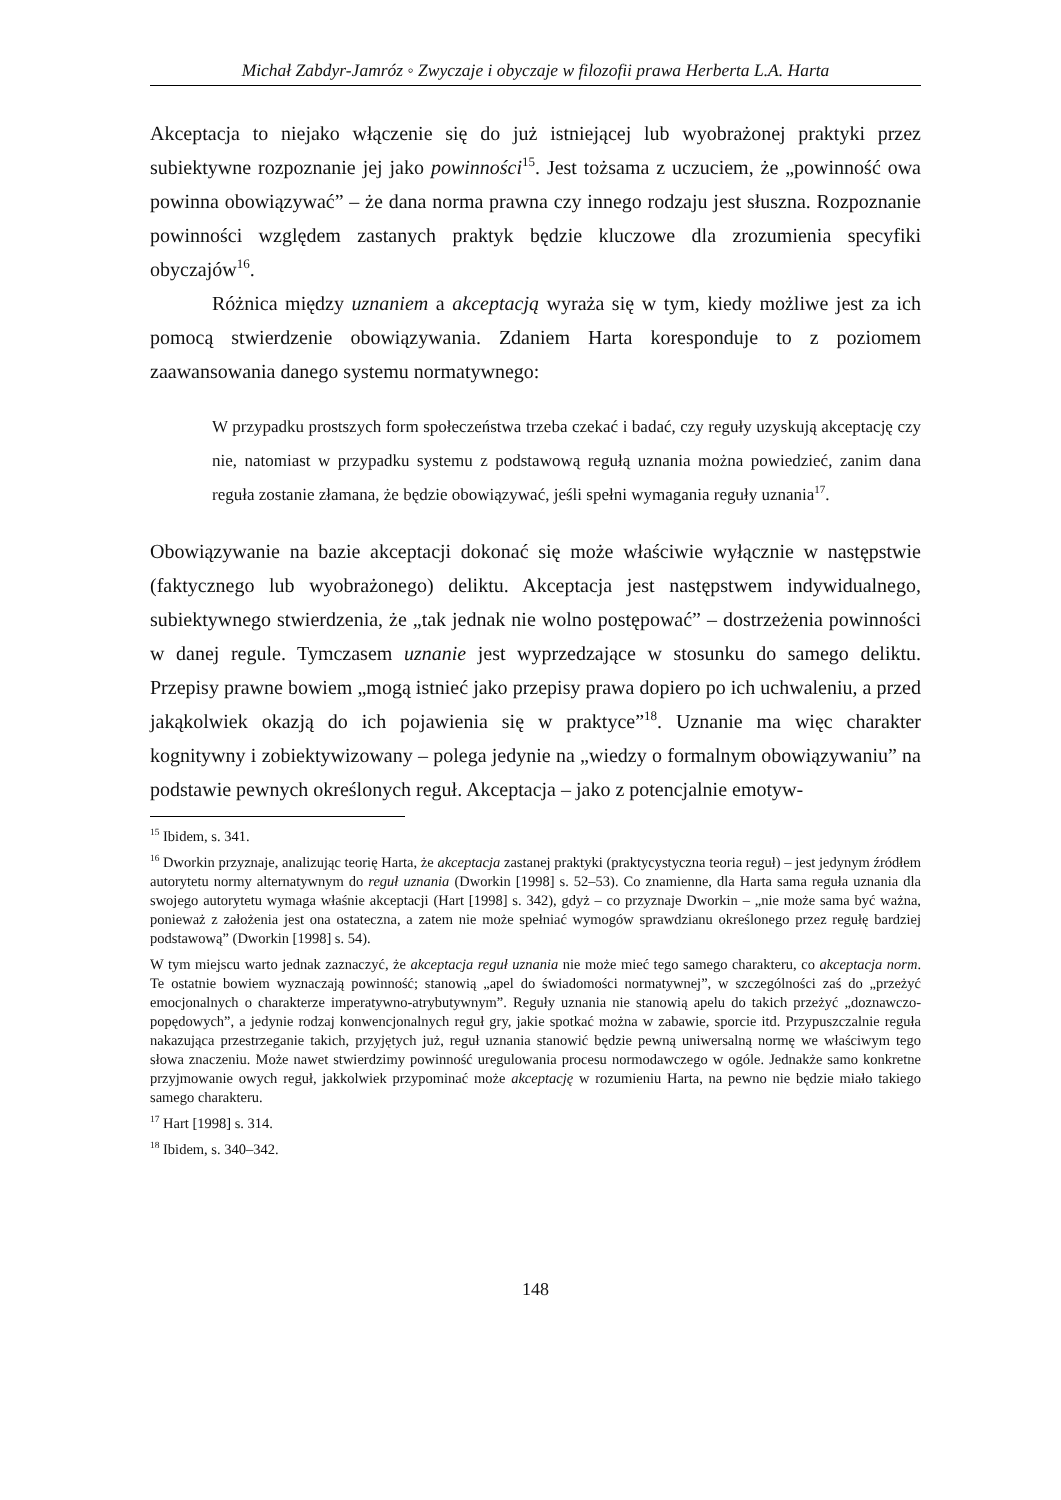Michał Zabdyr-Jamróz ◦ Zwyczaje i obyczaje w filozofii prawa Herberta L.A. Harta
Akceptacja to niejako włączenie się do już istniejącej lub wyobrażonej praktyki przez subiektywne rozpoznanie jej jako powinności<sup>15</sup>. Jest tożsama z uczuciem, że „powinność owa powinna obowiązywać” – że dana norma prawna czy innego rodzaju jest słuszna. Rozpoznanie powinności względem zastanych praktyk będzie kluczowe dla zrozumienia specyfiki obyczajów<sup>16</sup>.
Różnica między uznaniem a akceptacją wyraża się w tym, kiedy możliwe jest za ich pomocą stwierdzenie obowiązywania. Zdaniem Harta koresponduje to z poziomem zaawansowania danego systemu normatywnego:
W przypadku prostszych form społeczeństwa trzeba czekać i badać, czy reguły uzyskują akceptację czy nie, natomiast w przypadku systemu z podstawową regułą uznania można powiedzieć, zanim dana reguła zostanie złamana, że będzie obowiązywać, jeśli spełni wymagania reguły uznania<sup>17</sup>.
Obowiązywanie na bazie akceptacji dokonać się może właściwie wyłącznie w następstwie (faktycznego lub wyobrażonego) deliktu. Akceptacja jest następstwem indywidualnego, subiektywnego stwierdzenia, że „tak jednak nie wolno postępować” – dostrzeżenia powinności w danej regule. Tymczasem uznanie jest wyprzedzające w stosunku do samego deliktu. Przepisy prawne bowiem „mogą istnieć jako przepisy prawa dopiero po ich uchwaleniu, a przed jakąkolwiek okazją do ich pojawienia się w praktyce”<sup>18</sup>. Uznanie ma więc charakter kognitywny i zobiektywizowany – polega jedynie na „wiedzy o formalnym obowiązywaniu” na podstawie pewnych określonych reguł. Akceptacja – jako z potencjalnie emotyw-
<sup>15</sup> Ibidem, s. 341.
<sup>16</sup> Dworkin przyznaje, analizując teorię Harta, że akceptacja zastanej praktyki (praktycystyczna teoria reguł) – jest jedynym źródłem autorytetu normy alternatywnym do reguł uznania (Dworkin [1998] s. 52–53). Co znamienne, dla Harta sama reguła uznania dla swojego autorytetu wymaga właśnie akceptacji (Hart [1998] s. 342), gdyż – co przyznaje Dworkin – „nie może sama być ważna, ponieważ z założenia jest ona ostateczna, a zatem nie może spełniać wymogów sprawdzianu określonego przez regułę bardziej podstawową” (Dworkin [1998] s. 54).
W tym miejscu warto jednak zaznaczyć, że akceptacja reguł uznania nie może mieć tego samego charakteru, co akceptacja norm. Te ostatnie bowiem wyznaczają powinność; stanowią „apel do świadomości normatywnej”, w szczególności zaś do „przeżyć emocjonalnych o charakterze imperatywno-atrybutywnym”. Reguły uznania nie stanowią apelu do takich przeżyć „doznawczo-popędowych”, a jedynie rodzaj konwencjonalnych reguł gry, jakie spotkać można w zabawie, sporcie itd. Przypuszczalnie reguła nakazująca przestrzeganie takich, przyjętych już, reguł uznania stanowić będzie pewną uniwersalną normę we właściwym tego słowa znaczeniu. Może nawet stwierdzimy powinność uregulowania procesu normodawczego w ogóle. Jednakże samo konkretne przyjmowanie owych reguł, jakkolwiek przypominać może akceptację w rozumieniu Harta, na pewno nie będzie miało takiego samego charakteru.
<sup>17</sup> Hart [1998] s. 314.
<sup>18</sup> Ibidem, s. 340–342.
148